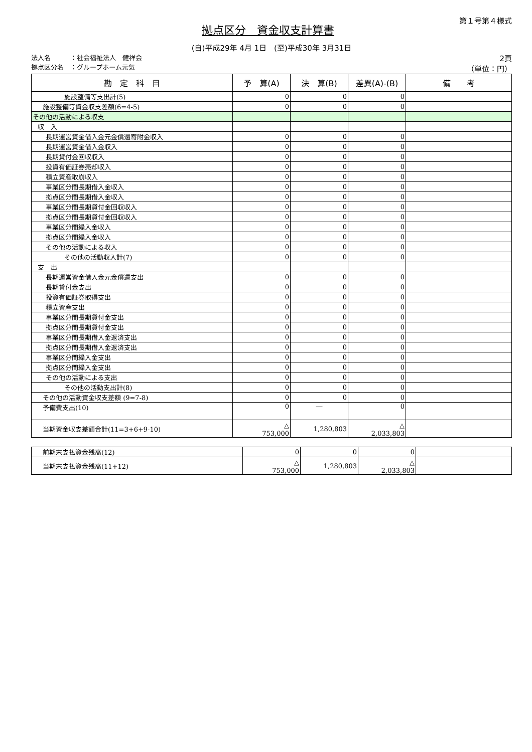拠点区分　資金収支計算書
第１号第４様式
(自)平成29年 4月 1日　(至)平成30年 3月31日
法人名　　　：社会福祉法人　健祥会
拠点区分名　：グループホーム元気
2頁
（単位：円）
| 勘 定 科 目 | 予 算(A) | 決 算(B) | 差異(A)-(B) | 備 考 |
| --- | --- | --- | --- | --- |
| 施設整備等支出計(5) | 0 | 0 | 0 | |
| 施設整備等資金収支差額(6=4-5) | 0 | 0 | 0 | |
| その他の活動による収支 | | | | |
| 収 入 | | | | |
| 長期運営資金借入金元金償還寄附金収入 | 0 | 0 | 0 | |
| 長期運営資金借入金収入 | 0 | 0 | 0 | |
| 長期貸付金回収収入 | 0 | 0 | 0 | |
| 投資有価証券売却収入 | 0 | 0 | 0 | |
| 積立資産取崩収入 | 0 | 0 | 0 | |
| 事業区分間長期借入金収入 | 0 | 0 | 0 | |
| 拠点区分間長期借入金収入 | 0 | 0 | 0 | |
| 事業区分間長期貸付金回収収入 | 0 | 0 | 0 | |
| 拠点区分間長期貸付金回収収入 | 0 | 0 | 0 | |
| 事業区分間繰入金収入 | 0 | 0 | 0 | |
| 拠点区分間繰入金収入 | 0 | 0 | 0 | |
| その他の活動による収入 | 0 | 0 | 0 | |
| その他の活動収入計(7) | 0 | 0 | 0 | |
| 支 出 | | | | |
| 長期運営資金借入金元金償還支出 | 0 | 0 | 0 | |
| 長期貸付金支出 | 0 | 0 | 0 | |
| 投資有価証券取得支出 | 0 | 0 | 0 | |
| 積立資産支出 | 0 | 0 | 0 | |
| 事業区分間長期貸付金支出 | 0 | 0 | 0 | |
| 拠点区分間長期貸付金支出 | 0 | 0 | 0 | |
| 事業区分間長期借入金返済支出 | 0 | 0 | 0 | |
| 拠点区分間長期借入金返済支出 | 0 | 0 | 0 | |
| 事業区分間繰入金支出 | 0 | 0 | 0 | |
| 拠点区分間繰入金支出 | 0 | 0 | 0 | |
| その他の活動による支出 | 0 | 0 | 0 | |
| その他の活動支出計(8) | 0 | 0 | 0 | |
| その他の活動資金収支差額 (9=7-8) | 0 | 0 | 0 | |
| 予備費支出(10) | 0 | ― | 0 | |
| 当期資金収支差額合計(11=3+6+9-10) | △ 753,000 | 1,280,803 | △ 2,033,803 | |
| 前期末支払資金残高(12) | 0 | 0 | 0 | |
| 当期末支払資金残高(11+12) | △ 753,000 | 1,280,803 | △ 2,033,803 | |